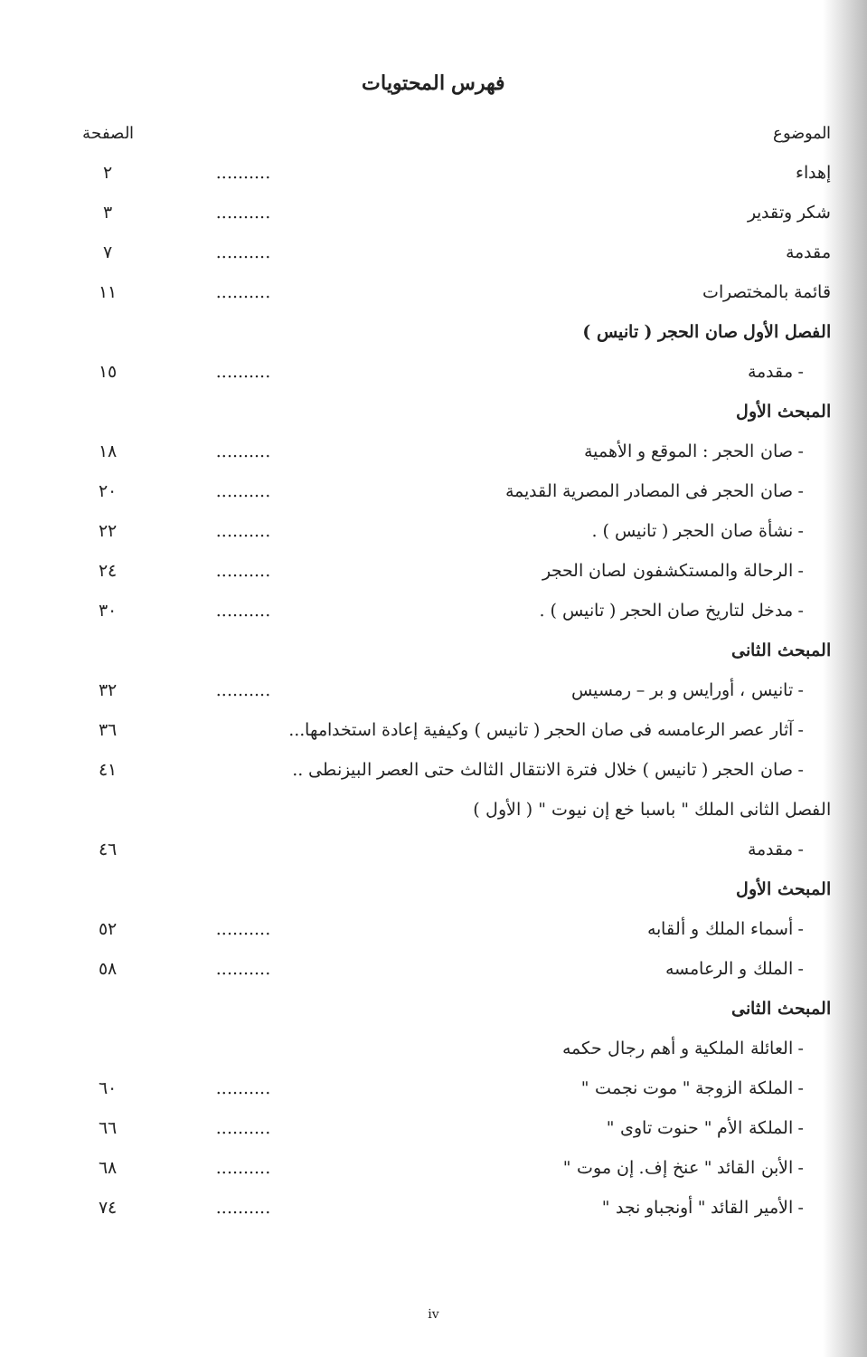فهرس المحتويات
| الموضوع | | الصفحة |
| --- | --- | --- |
| إهداء | .......... | ٢ |
| شكر وتقدير | .......... | ٣ |
| مقدمة | .......... | ٧ |
| قائمة بالمختصرات | .......... | ١١ |
| الفصل الأول صان الحجر ( تانيس ) | | |
| - مقدمة | .......... | ١٥ |
| المبحث الأول | | |
| - صان الحجر : الموقع و الأهمية | .......... | ١٨ |
| - صان الحجر فى المصادر المصرية القديمة | .......... | ٢٠ |
| - نشأة صان الحجر ( تانيس ) . | .......... | ٢٢ |
| - الرحالة والمستكشفون لصان الحجر | .......... | ٢٤ |
| - مدخل لتاريخ صان الحجر ( تانيس ) . | .......... | ٣٠ |
| المبحث الثانى | | |
| - تانيس ، أورايس و بر – رمسيس | .......... | ٣٢ |
| - آثار عصر الرعامسه فى صان الحجر ( تانيس ) وكيفية إعادة استخدامها... | | ٣٦ |
| - صان الحجر ( تانيس ) خلال فترة الانتقال الثالث حتى العصر البيزنطى .. | | ٤١ |
| الفصل الثانى الملك " باسبا خع إن نيوت " ( الأول ) | | |
| - مقدمة | | ٤٦ |
| المبحث الأول | | |
| - أسماء الملك و ألقابه | .......... | ٥٢ |
| - الملك و الرعامسه | .......... | ٥٨ |
| المبحث الثانى | | |
| - العائلة الملكية و أهم رجال حكمه | | |
| - الملكة الزوجة " موت نجمت " | .......... | ٦٠ |
| - الملكة الأم " حنوت تاوى " | .......... | ٦٦ |
| - الأبن القائد " عنخ إف. إن موت " | .......... | ٦٨ |
| - الأمير القائد " أونجباو نجد " | .......... | ٧٤ |
iv